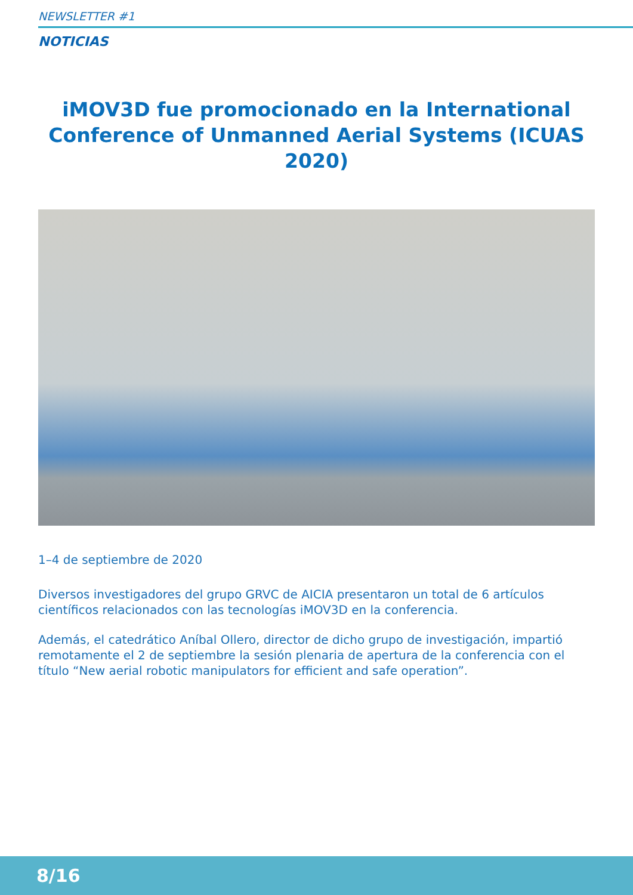NEWSLETTER #1
NOTICIAS
iMOV3D fue promocionado en la International Conference of Unmanned Aerial Systems (ICUAS 2020)
1–4 de septiembre de 2020
Diversos investigadores del grupo GRVC de AICIA presentaron un total de 6 artículos científicos relacionados con las tecnologías iMOV3D en la conferencia.
Además, el catedrático Aníbal Ollero, director de dicho grupo de investigación, impartió remotamente el 2 de septiembre la sesión plenaria de apertura de la conferencia con el título “New aerial robotic manipulators for efficient and safe operation”.
8/16